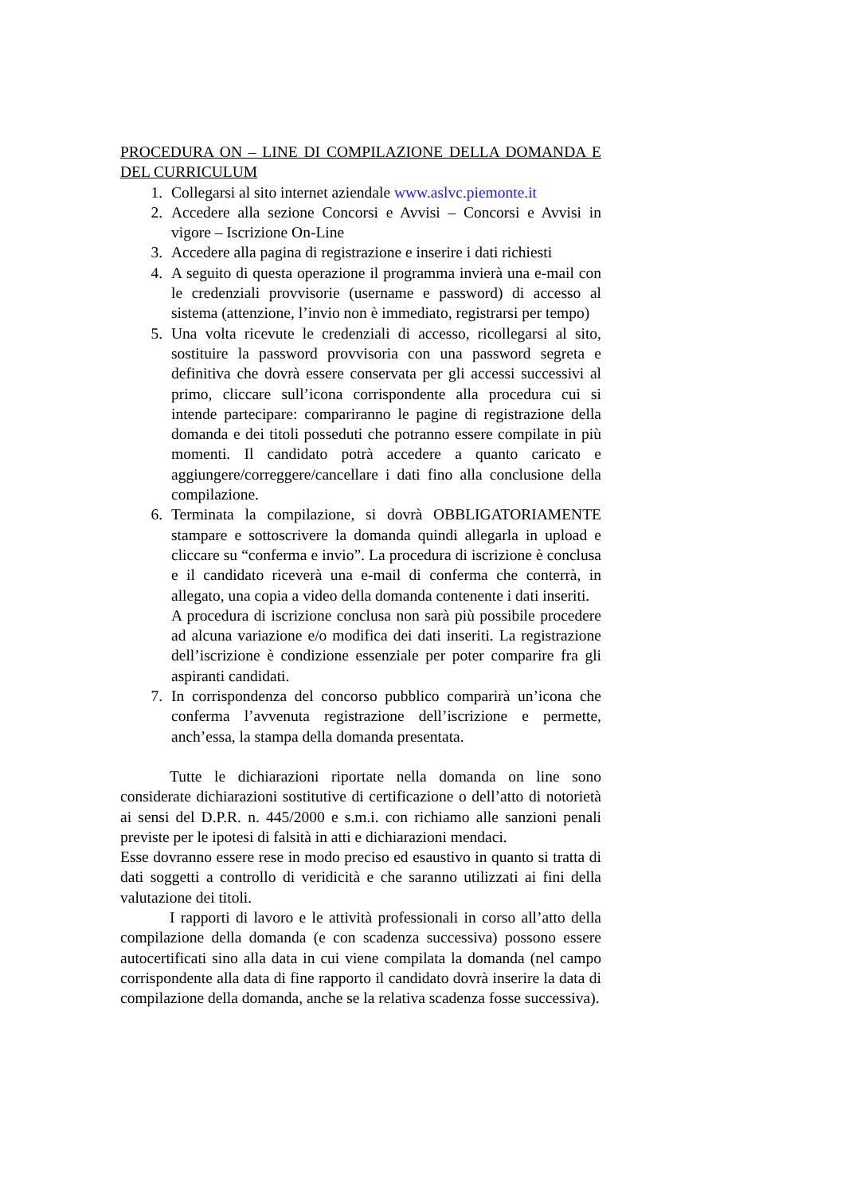PROCEDURA ON – LINE DI COMPILAZIONE DELLA DOMANDA E DEL CURRICULUM
1. Collegarsi al sito internet aziendale www.aslvc.piemonte.it
2. Accedere alla sezione Concorsi e Avvisi – Concorsi e Avvisi in vigore – Iscrizione On-Line
3. Accedere alla pagina di registrazione e inserire i dati richiesti
4. A seguito di questa operazione il programma invierà una e-mail con le credenziali provvisorie (username e password) di accesso al sistema (attenzione, l’invio non è immediato, registrarsi per tempo)
5. Una volta ricevute le credenziali di accesso, ricollegarsi al sito, sostituire la password provvisoria con una password segreta e definitiva che dovrà essere conservata per gli accessi successivi al primo, cliccare sull’icona corrispondente alla procedura cui si intende partecipare: compariranno le pagine di registrazione della domanda e dei titoli posseduti che potranno essere compilate in più momenti. Il candidato potrà accedere a quanto caricato e aggiungere/correggere/cancellare i dati fino alla conclusione della compilazione.
6. Terminata la compilazione, si dovrà OBBLIGATORIAMENTE stampare e sottoscrivere la domanda quindi allegarla in upload e cliccare su “conferma e invio”. La procedura di iscrizione è conclusa e il candidato riceverà una e-mail di conferma che conterrà, in allegato, una copia a video della domanda contenente i dati inseriti.
A procedura di iscrizione conclusa non sarà più possibile procedere ad alcuna variazione e/o modifica dei dati inseriti. La registrazione dell’iscrizione è condizione essenziale per poter comparire fra gli aspiranti candidati.
7. In corrispondenza del concorso pubblico comparirà un’icona che conferma l’avvenuta registrazione dell’iscrizione e permette, anch’essa, la stampa della domanda presentata.
Tutte le dichiarazioni riportate nella domanda on line sono considerate dichiarazioni sostitutive di certificazione o dell’atto di notorietà ai sensi del D.P.R. n. 445/2000 e s.m.i. con richiamo alle sanzioni penali previste per le ipotesi di falsità in atti e dichiarazioni mendaci.
Esse dovranno essere rese in modo preciso ed esaustivo in quanto si tratta di dati soggetti a controllo di veridicità e che saranno utilizzati ai fini della valutazione dei titoli.
I rapporti di lavoro e le attività professionali in corso all’atto della compilazione della domanda (e con scadenza successiva) possono essere autocertificati sino alla data in cui viene compilata la domanda (nel campo corrispondente alla data di fine rapporto il candidato dovrà inserire la data di compilazione della domanda, anche se la relativa scadenza fosse successiva).